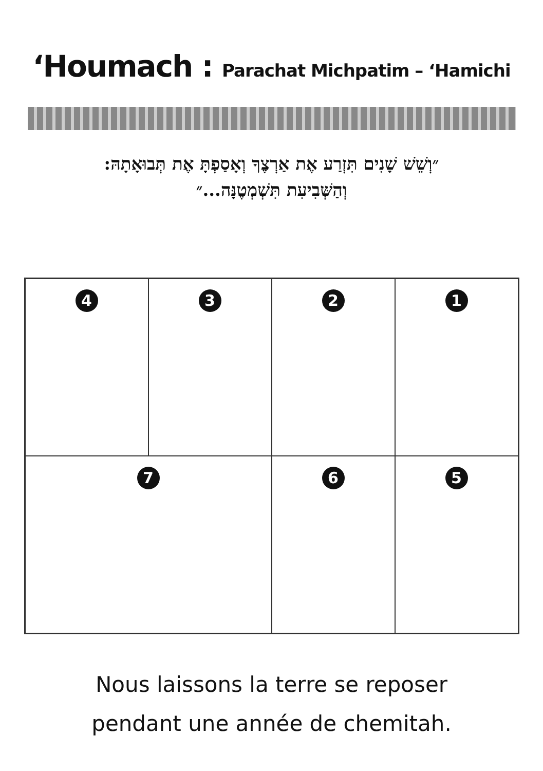‘Houmach : Parachat Michpatim – ‘Hamichi
״וְשֵׁשׁ שָׁנִים תִּזְרַע אֶת אַרְצֶךָ וְאָסַפְתָּ אֶת תְּבוּאָתָהּ:
וְהַשְּׁבִיעִת תִּשְׁמְטֶנָּה...״
4
3
2
1
7
6
5
Nous laissons la terre se reposer
pendant une année de chemitah.